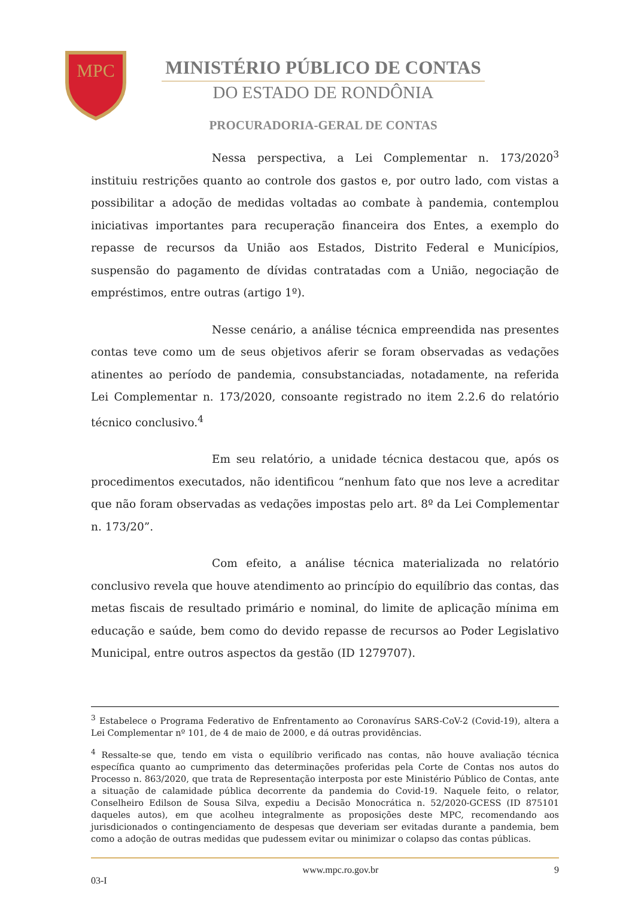MPC
MINISTÉRIO PÚBLICO DE CONTAS
DO ESTADO DE RONDÔNIA
PROCURADORIA-GERAL DE CONTAS
Nessa perspectiva, a Lei Complementar n. 173/2020<sup>3</sup> instituiu restrições quanto ao controle dos gastos e, por outro lado, com vistas a possibilitar a adoção de medidas voltadas ao combate à pandemia, contemplou iniciativas importantes para recuperação financeira dos Entes, a exemplo do repasse de recursos da União aos Estados, Distrito Federal e Municípios, suspensão do pagamento de dívidas contratadas com a União, negociação de empréstimos, entre outras (artigo 1º).
Nesse cenário, a análise técnica empreendida nas presentes contas teve como um de seus objetivos aferir se foram observadas as vedações atinentes ao período de pandemia, consubstanciadas, notadamente, na referida Lei Complementar n. 173/2020, consoante registrado no item 2.2.6 do relatório técnico conclusivo.<sup>4</sup>
Em seu relatório, a unidade técnica destacou que, após os procedimentos executados, não identificou “nenhum fato que nos leve a acreditar que não foram observadas as vedações impostas pelo art. 8º da Lei Complementar n. 173/20”.
Com efeito, a análise técnica materializada no relatório conclusivo revela que houve atendimento ao princípio do equilíbrio das contas, das metas fiscais de resultado primário e nominal, do limite de aplicação mínima em educação e saúde, bem como do devido repasse de recursos ao Poder Legislativo Municipal, entre outros aspectos da gestão (ID 1279707).
<sup>3</sup> Estabelece o Programa Federativo de Enfrentamento ao Coronavírus SARS-CoV-2 (Covid-19), altera a Lei Complementar nº 101, de 4 de maio de 2000, e dá outras providências.
<sup>4</sup> Ressalte-se que, tendo em vista o equilíbrio verificado nas contas, não houve avaliação técnica específica quanto ao cumprimento das determinações proferidas pela Corte de Contas nos autos do Processo n. 863/2020, que trata de Representação interposta por este Ministério Público de Contas, ante a situação de calamidade pública decorrente da pandemia do Covid-19. Naquele feito, o relator, Conselheiro Edilson de Sousa Silva, expediu a Decisão Monocrática n. 52/2020-GCESS (ID 875101 daqueles autos), em que acolheu integralmente as proposições deste MPC, recomendando aos jurisdicionados o contingenciamento de despesas que deveriam ser evitadas durante a pandemia, bem como a adoção de outras medidas que pudessem evitar ou minimizar o colapso das contas públicas.
www.mpc.ro.gov.br 9
03-I